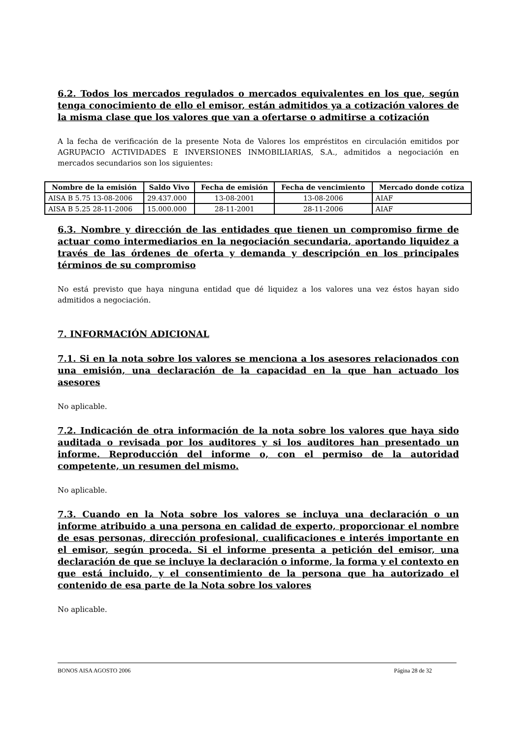6.2. Todos los mercados regulados o mercados equivalentes en los que, según tenga conocimiento de ello el emisor, están admitidos ya a cotización valores de la misma clase que los valores que van a ofertarse o admitirse a cotización
A la fecha de verificación de la presente Nota de Valores los empréstitos en circulación emitidos por AGRUPACIO ACTIVIDADES E INVERSIONES INMOBILIARIAS, S.A., admitidos a negociación en mercados secundarios son los siguientes:
| Nombre de la emisión | Saldo Vivo | Fecha de emisión | Fecha de vencimiento | Mercado donde cotiza |
| --- | --- | --- | --- | --- |
| AISA B 5.75 13-08-2006 | 29.437.000 | 13-08-2001 | 13-08-2006 | AIAF |
| AISA B 5.25 28-11-2006 | 15.000.000 | 28-11-2001 | 28-11-2006 | AIAF |
6.3. Nombre y dirección de las entidades que tienen un compromiso firme de actuar como intermediarios en la negociación secundaria, aportando liquidez a través de las órdenes de oferta y demanda y descripción en los principales términos de su compromiso
No está previsto que haya ninguna entidad que dé liquidez a los valores una vez éstos hayan sido admitidos a negociación.
7. INFORMACIÓN ADICIONAL
7.1. Si en la nota sobre los valores se menciona a los asesores relacionados con una emisión, una declaración de la capacidad en la que han actuado los asesores
No aplicable.
7.2. Indicación de otra información de la nota sobre los valores que haya sido auditada o revisada por los auditores y si los auditores han presentado un informe. Reproducción del informe o, con el permiso de la autoridad competente, un resumen del mismo.
No aplicable.
7.3. Cuando en la Nota sobre los valores se incluya una declaración o un informe atribuido a una persona en calidad de experto, proporcionar el nombre de esas personas, dirección profesional, cualificaciones e interés importante en el emisor, según proceda. Si el informe presenta a petición del emisor, una declaración de que se incluye la declaración o informe, la forma y el contexto en que está incluido, y el consentimiento de la persona que ha autorizado el contenido de esa parte de la Nota sobre los valores
No aplicable.
BONOS AISA AGOSTO 2006 Página 28 de 32